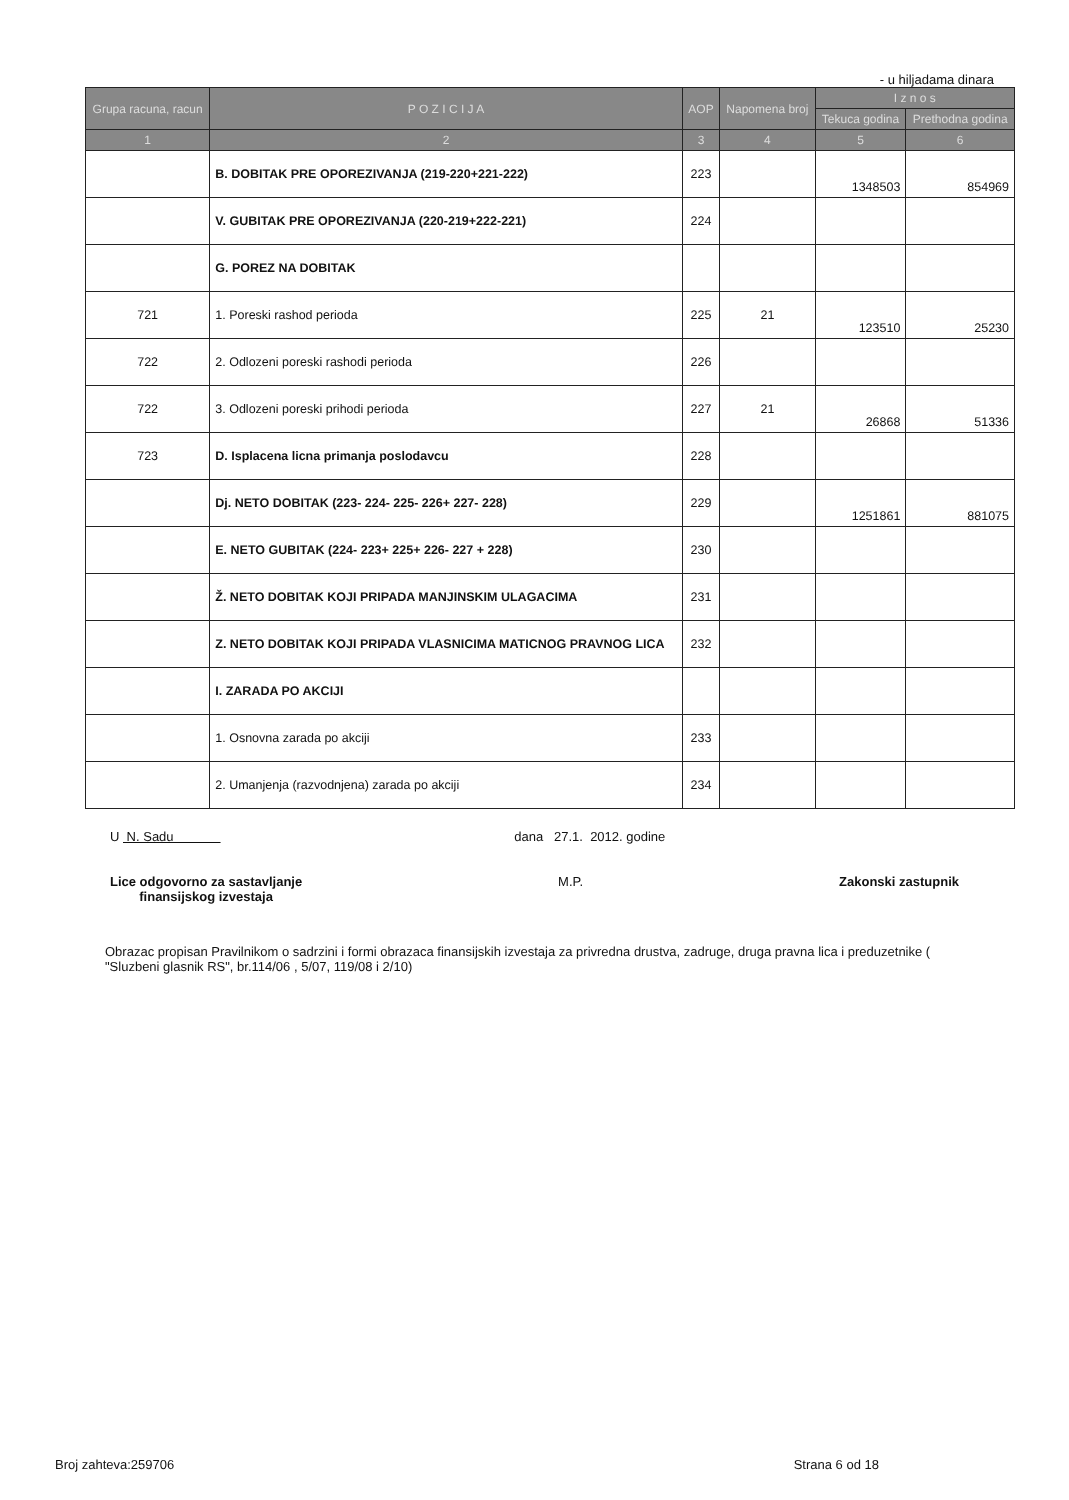- u hiljadama dinara
| Grupa racuna, racun | P O Z I C I J A | AOP | Napomena broj | I z n o s | |
| --- | --- | --- | --- | --- | --- |
| | | | | Tekuca godina | Prethodna godina |
| 1 | 2 | 3 | 4 | 5 | 6 |
| | B. DOBITAK PRE OPOREZIVANJA (219-220+221-222) | 223 | | 1348503 | 854969 |
| | V. GUBITAK PRE OPOREZIVANJA (220-219+222-221) | 224 | | | |
| | G. POREZ NA DOBITAK | | | | |
| 721 | 1. Poreski rashod perioda | 225 | 21 | 123510 | 25230 |
| 722 | 2. Odlozeni poreski rashodi perioda | 226 | | | |
| 722 | 3. Odlozeni poreski prihodi perioda | 227 | 21 | 26868 | 51336 |
| 723 | D. Isplacena licna primanja poslodavcu | 228 | | | |
| | Dj. NETO DOBITAK (223- 224- 225- 226+ 227- 228) | 229 | | 1251861 | 881075 |
| | E. NETO GUBITAK (224- 223+ 225+ 226- 227 + 228) | 230 | | | |
| | Ž. NETO DOBITAK KOJI PRIPADA MANJINSKIM ULAGACIMA | 231 | | | |
| | Z. NETO DOBITAK KOJI PRIPADA VLASNICIMA MATICNOG PRAVNOG LICA | 232 | | | |
| | I. ZARADA PO AKCIJI | | | | |
| | 1. Osnovna zarada po akciji | 233 | | | |
| | 2. Umanjenja (razvodnjena) zarada po akciji | 234 | | | |
U N. Sadu dana 27.1. 2012. godine
Lice odgovorno za sastavljanje
finansijskog izvestaja
M.P. Zakonski zastupnik
Obrazac propisan Pravilnikom o sadrzini i formi obrazaca finansijskih izvestaja za privredna drustva, zadruge, druga pravna lica i preduzetnike ( "Sluzbeni glasnik RS", br.114/06 , 5/07, 119/08 i 2/10)
Broj zahteva:259706 Strana 6 od 18